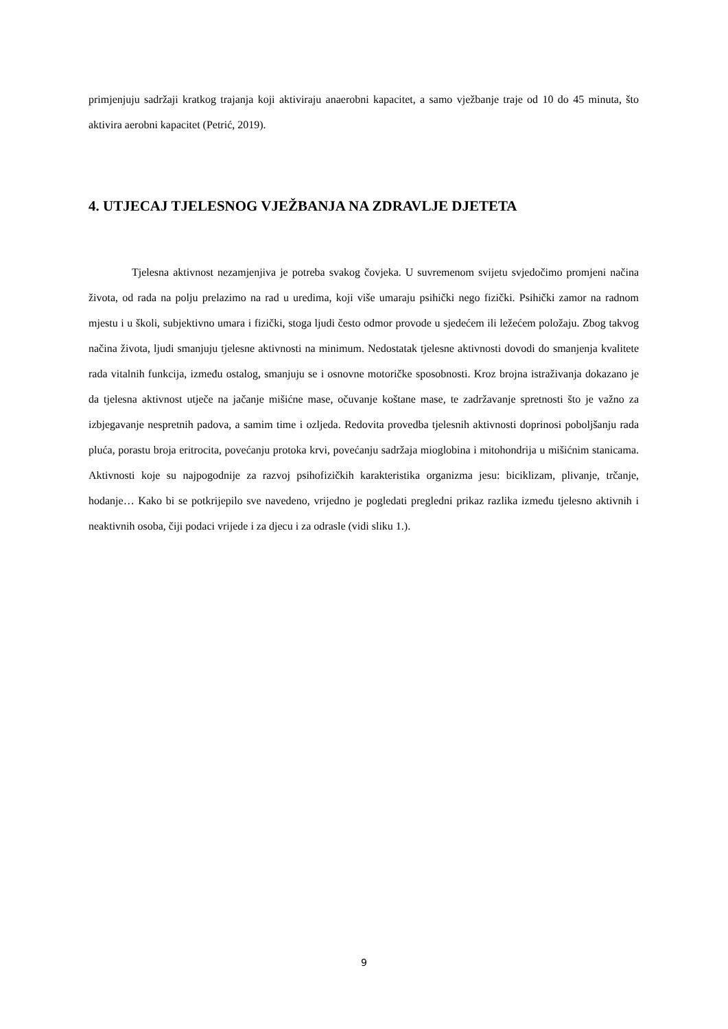primjenjuju sadržaji kratkog trajanja koji aktiviraju anaerobni kapacitet, a samo vježbanje traje od 10 do 45 minuta, što aktivira aerobni kapacitet (Petrić, 2019).
4. UTJECAJ TJELESNOG VJEŽBANJA NA ZDRAVLJE DJETETA
Tjelesna aktivnost nezamjenjiva je potreba svakog čovjeka. U suvremenom svijetu svjedočimo promjeni načina života, od rada na polju prelazimo na rad u uredima, koji više umaraju psihički nego fizički. Psihički zamor na radnom mjestu i u školi, subjektivno umara i fizički, stoga ljudi često odmor provode u sjedećem ili ležećem položaju. Zbog takvog načina života, ljudi smanjuju tjelesne aktivnosti na minimum. Nedostatak tjelesne aktivnosti dovodi do smanjenja kvalitete rada vitalnih funkcija, između ostalog, smanjuju se i osnovne motoričke sposobnosti. Kroz brojna istraživanja dokazano je da tjelesna aktivnost utječe na jačanje mišićne mase, očuvanje koštane mase, te zadržavanje spretnosti što je važno za izbjegavanje nespretnih padova, a samim time i ozljeda. Redovita provedba tjelesnih aktivnosti doprinosi poboljšanju rada pluća, porastu broja eritrocita, povećanju protoka krvi, povećanju sadržaja mioglobina i mitohondrija u mišićnim stanicama. Aktivnosti koje su najpogodnije za razvoj psihofizičkih karakteristika organizma jesu: biciklizam, plivanje, trčanje, hodanje… Kako bi se potkrijepilo sve navedeno, vrijedno je pogledati pregledni prikaz razlika između tjelesno aktivnih i neaktivnih osoba, čiji podaci vrijede i za djecu i za odrasle (vidi sliku 1.).
9